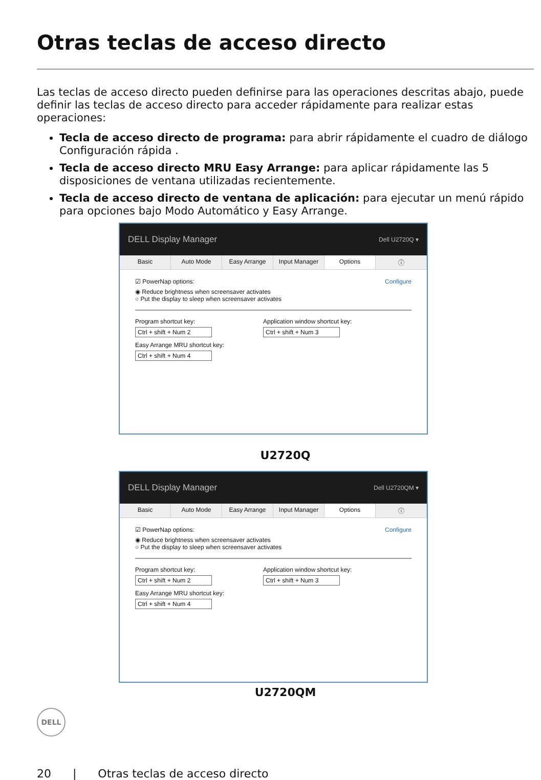Otras teclas de acceso directo
Las teclas de acceso directo pueden definirse para las operaciones descritas abajo, puede definir las teclas de acceso directo para acceder rápidamente para realizar estas operaciones:
Tecla de acceso directo de programa: para abrir rápidamente el cuadro de diálogo Configuración rápida .
Tecla de acceso directo MRU Easy Arrange: para aplicar rápidamente las 5 disposiciones de ventana utilizadas recientemente.
Tecla de acceso directo de ventana de aplicación: para ejecutar un menú rápido para opciones bajo Modo Automático y Easy Arrange.
DELL Display Manager Dell U2720Q ▾
Basic Auto Mode Easy Arrange Input Manager Options ⓘ
☑ PowerNap options: Configure
◉ Reduce brightness when screensaver activates
○ Put the display to sleep when screensaver activates
Program shortcut key:
Ctrl + shift + Num 2
Easy Arrange MRU shortcut key:
Ctrl + shift + Num 4
Application window shortcut key:
Ctrl + shift + Num 3
U2720Q
DELL Display Manager Dell U2720QM ▾
Basic Auto Mode Easy Arrange Input Manager Options ⓘ
☑ PowerNap options: Configure
◉ Reduce brightness when screensaver activates
○ Put the display to sleep when screensaver activates
Program shortcut key:
Ctrl + shift + Num 2
Easy Arrange MRU shortcut key:
Ctrl + shift + Num 4
Application window shortcut key:
Ctrl + shift + Num 3
U2720QM
DELL
20 | Otras teclas de acceso directo